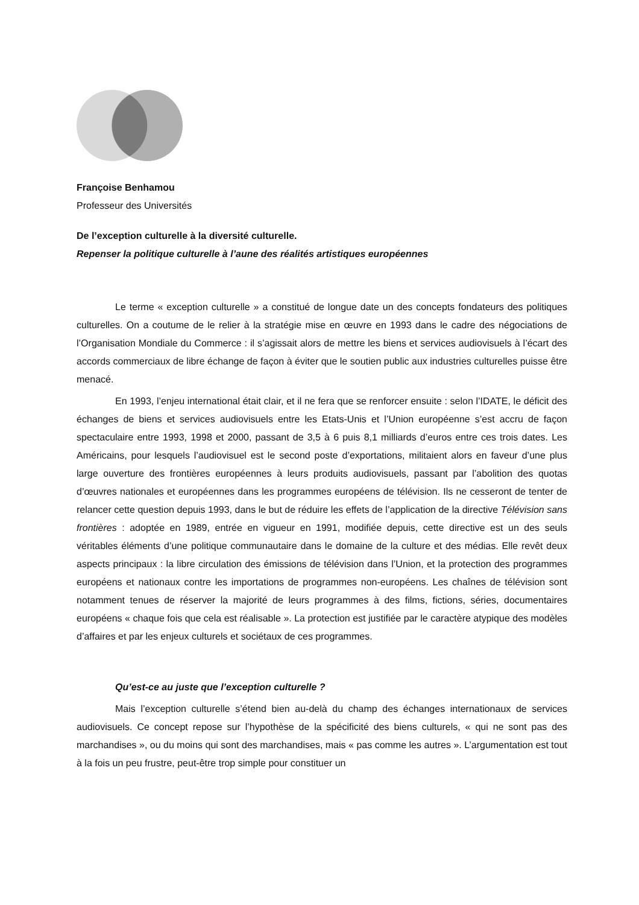Françoise Benhamou
Professeur des Universités
De l’exception culturelle à la diversité culturelle.
Repenser la politique culturelle à l’aune des réalités artistiques européennes
Le terme « exception culturelle » a constitué de longue date un des concepts fondateurs des politiques culturelles. On a coutume de le relier à la stratégie mise en œuvre en 1993 dans le cadre des négociations de l’Organisation Mondiale du Commerce : il s’agissait alors de mettre les biens et services audiovisuels à l’écart des accords commerciaux de libre échange de façon à éviter que le soutien public aux industries culturelles puisse être menacé.
En 1993, l’enjeu international était clair, et il ne fera que se renforcer ensuite : selon l’IDATE, le déficit des échanges de biens et services audiovisuels entre les Etats-Unis et l’Union européenne s’est accru de façon spectaculaire entre 1993, 1998 et 2000, passant de 3,5 à 6 puis 8,1 milliards d’euros entre ces trois dates. Les Américains, pour lesquels l’audiovisuel est le second poste d’exportations, militaient alors en faveur d’une plus large ouverture des frontières européennes à leurs produits audiovisuels, passant par l’abolition des quotas d’œuvres nationales et européennes dans les programmes européens de télévision. Ils ne cesseront de tenter de relancer cette question depuis 1993, dans le but de réduire les effets de l’application de la directive Télévision sans frontières : adoptée en 1989, entrée en vigueur en 1991, modifiée depuis, cette directive est un des seuls véritables éléments d’une politique communautaire dans le domaine de la culture et des médias. Elle revêt deux aspects principaux : la libre circulation des émissions de télévision dans l’Union, et la protection des programmes européens et nationaux contre les importations de programmes non-européens. Les chaînes de télévision sont notamment tenues de réserver la majorité de leurs programmes à des films, fictions, séries, documentaires européens « chaque fois que cela est réalisable ». La protection est justifiée par le caractère atypique des modèles d’affaires et par les enjeux culturels et sociétaux de ces programmes.
Qu’est-ce au juste que l’exception culturelle ?
Mais l’exception culturelle s’étend bien au-delà du champ des échanges internationaux de services audiovisuels. Ce concept repose sur l’hypothèse de la spécificité des biens culturels, « qui ne sont pas des marchandises », ou du moins qui sont des marchandises, mais « pas comme les autres ». L’argumentation est tout à la fois un peu frustre, peut-être trop simple pour constituer un